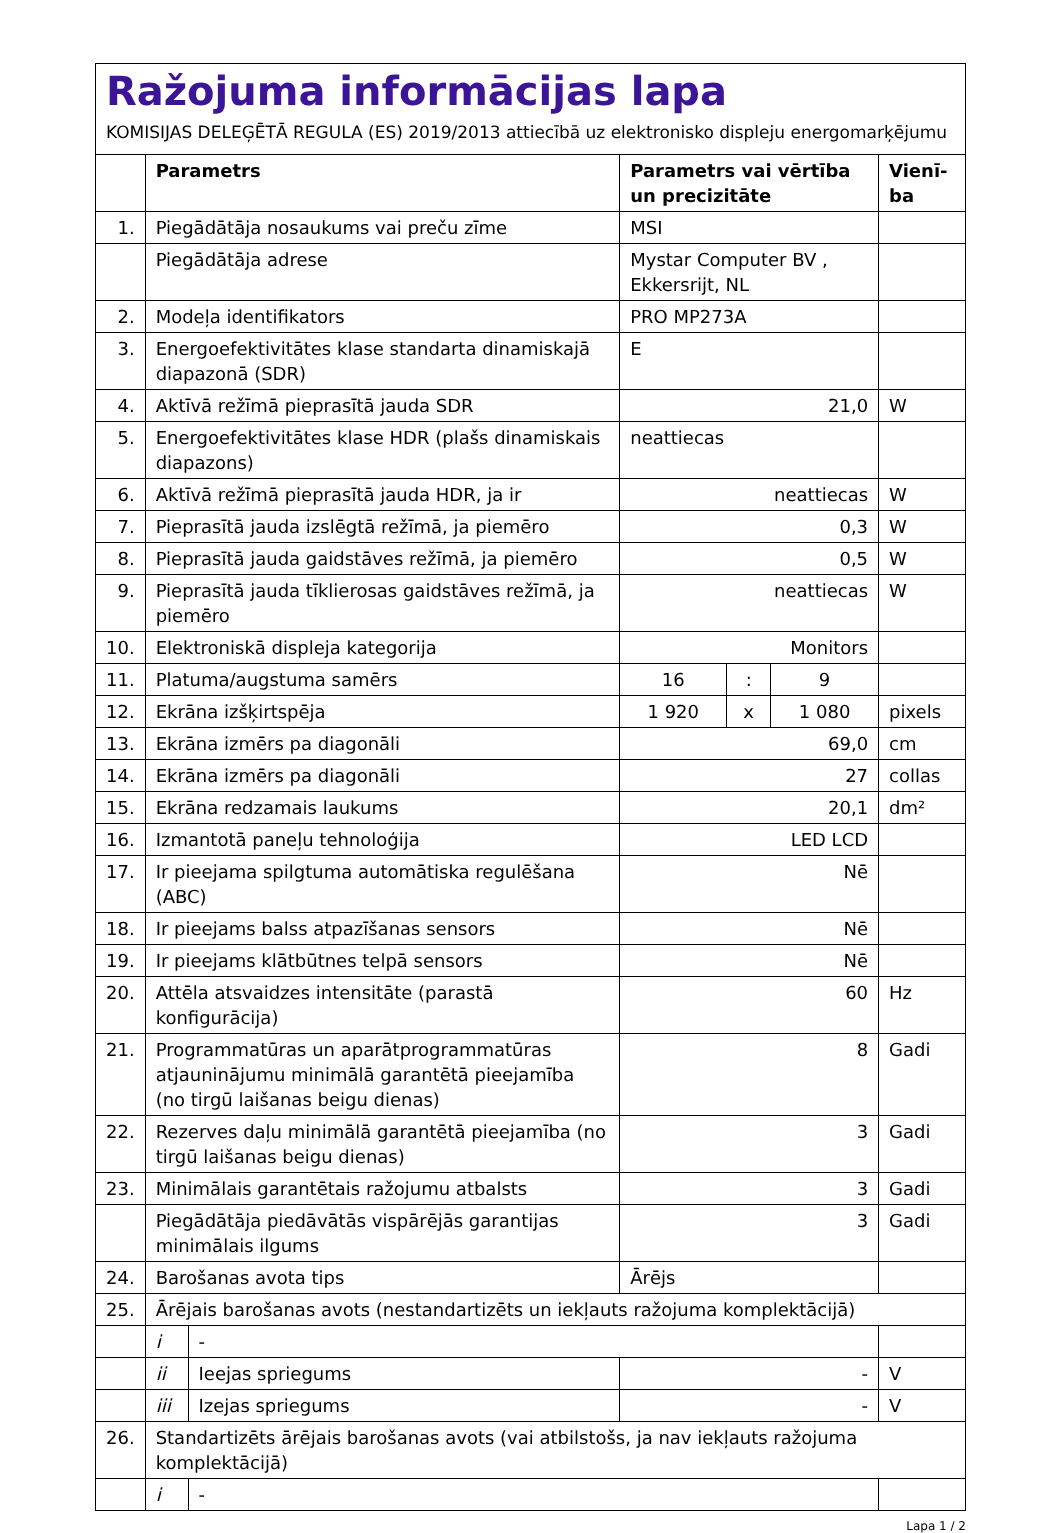Ražojuma informācijas lapa
KOMISIJAS DELEĢĒTĀ REGULA (ES) 2019/2013 attiecībā uz elektronisko displeju energomarķējumu
| | Parametrs | | Parametrs vai vērtība un precizitāte | | | Vienī-ba |
| --- | --- | --- | --- | --- | --- | --- |
| 1. | Piegādātāja nosaukums vai preču zīme | | MSI | | | |
| | Piegādātāja adrese | | Mystar Computer BV , Ekkersrijt, NL | | | |
| 2. | Modeļa identifikators | | PRO MP273A | | | |
| 3. | Energoefektivitātes klase standarta dinamiskajā diapazonā (SDR) | | E | | | |
| 4. | Aktīvā režīmā pieprasītā jauda SDR | | 21,0 | | | W |
| 5. | Energoefektivitātes klase HDR (plašs dinamiskais diapazons) | | neattiecas | | | |
| 6. | Aktīvā režīmā pieprasītā jauda HDR, ja ir | | neattiecas | | | W |
| 7. | Pieprasītā jauda izslēgtā režīmā, ja piemēro | | 0,3 | | | W |
| 8. | Pieprasītā jauda gaidstāves režīmā, ja piemēro | | 0,5 | | | W |
| 9. | Pieprasītā jauda tīklierosas gaidstāves režīmā, ja piemēro | | neattiecas | | | W |
| 10. | Elektroniskā displeja kategorija | | Monitors | | | |
| 11. | Platuma/augstuma samērs | | 16 | : | 9 | |
| 12. | Ekrāna izšķirtspēja | | 1 920 | x | 1 080 | pixels |
| 13. | Ekrāna izmērs pa diagonāli | | 69,0 | | | cm |
| 14. | Ekrāna izmērs pa diagonāli | | 27 | | | collas |
| 15. | Ekrāna redzamais laukums | | 20,1 | | | dm² |
| 16. | Izmantotā paneļu tehnoloģija | | LED LCD | | | |
| 17. | Ir pieejama spilgtuma automātiska regulēšana (ABC) | | Nē | | | |
| 18. | Ir pieejams balss atpazīšanas sensors | | Nē | | | |
| 19. | Ir pieejams klātbūtnes telpā sensors | | Nē | | | |
| 20. | Attēla atsvaidzes intensitāte (parastā konfigurācija) | | 60 | | | Hz |
| 21. | Programmatūras un aparātprogrammatūras atjauninājumu minimālā garantētā pieejamība (no tirgū laišanas beigu dienas) | | 8 | | | Gadi |
| 22. | Rezerves daļu minimālā garantētā pieejamība (no tirgū laišanas beigu dienas) | | 3 | | | Gadi |
| 23. | Minimālais garantētais ražojumu atbalsts | | 3 | | | Gadi |
| | Piegādātāja piedāvātās vispārējās garantijas minimālais ilgums | | 3 | | | Gadi |
| 24. | Barošanas avota tips | | Ārējs | | | |
| 25. | Ārējais barošanas avots (nestandartizēts un iekļauts ražojuma komplektācijā) | | | | | |
| | i | - | | | | |
| | ii | Ieejas spriegums | - | | | V |
| | iii | Izejas spriegums | - | | | V |
| 26. | Standartizēts ārējais barošanas avots (vai atbilstošs, ja nav iekļauts ražojuma komplektācijā) | | | | | |
| | i | - | | | | |
Lapa 1 / 2